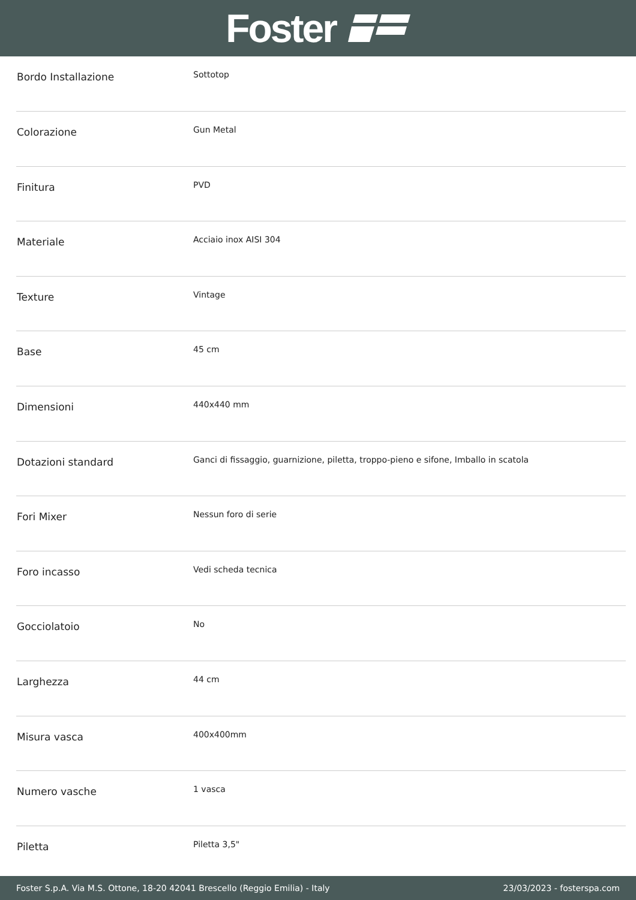Foster
| Bordo Installazione | Sottotop |
| Colorazione | Gun Metal |
| Finitura | PVD |
| Materiale | Acciaio inox AISI 304 |
| Texture | Vintage |
| Base | 45 cm |
| Dimensioni | 440x440 mm |
| Dotazioni standard | Ganci di fissaggio, guarnizione, piletta, troppo-pieno e sifone, Imballo in scatola |
| Fori Mixer | Nessun foro di serie |
| Foro incasso | Vedi scheda tecnica |
| Gocciolatoio | No |
| Larghezza | 44 cm |
| Misura vasca | 400x400mm |
| Numero vasche | 1 vasca |
| Piletta | Piletta 3,5" |
Foster S.p.A. Via M.S. Ottone, 18-20 42041 Brescello (Reggio Emilia) - Italy 23/03/2023 - fosterspa.com